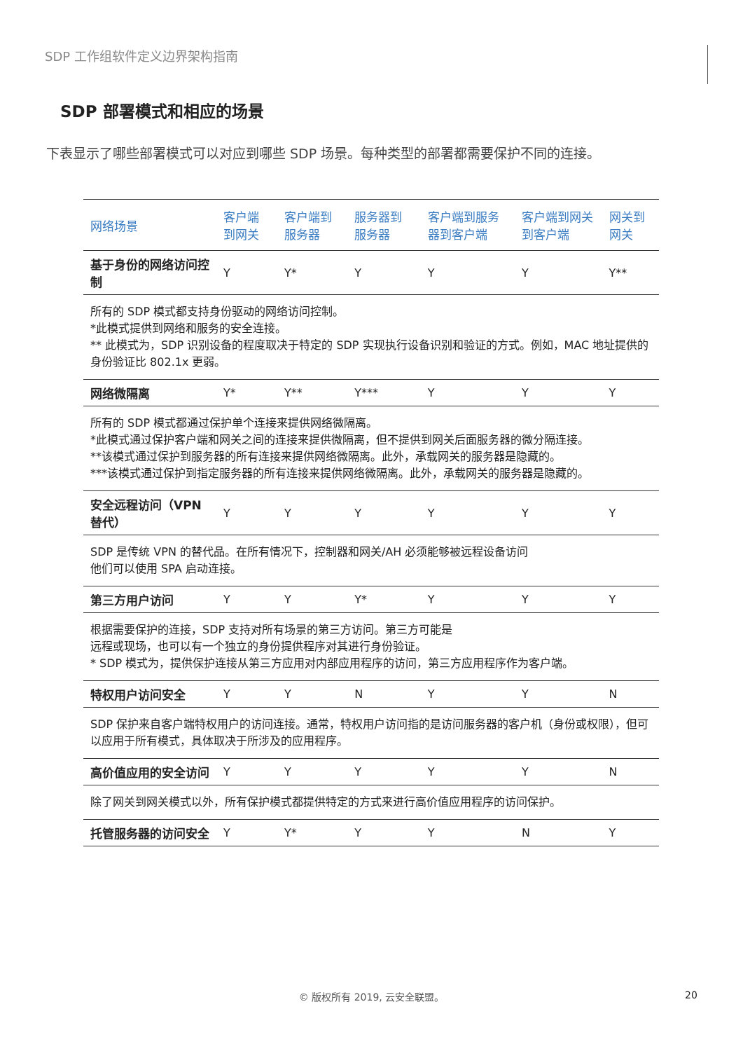SDP 工作组软件定义边界架构指南
SDP 部署模式和相应的场景
下表显示了哪些部署模式可以对应到哪些 SDP 场景。每种类型的部署都需要保护不同的连接。
| 网络场景 | 客户端到网关 | 客户端到服务器 | 服务器到服务器 | 客户端到服务器到客户端 | 客户端到网关到客户端 | 网关到网关 |
| --- | --- | --- | --- | --- | --- | --- |
| 基于身份的网络访问控制 | Y | Y* | Y | Y | Y | Y** |
| 所有的 SDP 模式都支持身份驱动的网络访问控制。 *此模式提供到网络和服务的安全连接。 ** 此模式为，SDP 识别设备的程度取决于特定的 SDP 实现执行设备识别和验证的方式。例如，MAC 地址提供的身份验证比 802.1x 更弱。 | | | | | | |
| 网络微隔离 | Y* | Y** | Y*** | Y | Y | Y |
| 所有的 SDP 模式都通过保护单个连接来提供网络微隔离。 *此模式通过保护客户端和网关之间的连接来提供微隔离，但不提供到网关后面服务器的微分隔连接。 **该模式通过保护到服务器的所有连接来提供网络微隔离。此外，承载网关的服务器是隐藏的。 ***该模式通过保护到指定服务器的所有连接来提供网络微隔离。此外，承载网关的服务器是隐藏的。 | | | | | | |
| 安全远程访问（VPN 替代） | Y | Y | Y | Y | Y | Y |
| SDP 是传统 VPN 的替代品。在所有情况下，控制器和网关/AH 必须能够被远程设备访问 他们可以使用 SPA 启动连接。 | | | | | | |
| 第三方用户访问 | Y | Y | Y* | Y | Y | Y |
| 根据需要保护的连接，SDP 支持对所有场景的第三方访问。第三方可能是 远程或现场，也可以有一个独立的身份提供程序对其进行身份验证。 * SDP 模式为，提供保护连接从第三方应用对内部应用程序的访问，第三方应用程序作为客户端。 | | | | | | |
| 特权用户访问安全 | Y | Y | N | Y | Y | N |
| SDP 保护来自客户端特权用户的访问连接。通常，特权用户访问指的是访问服务器的客户机（身份或权限），但可以应用于所有模式，具体取决于所涉及的应用程序。 | | | | | | |
| 高价值应用的安全访问 | Y | Y | Y | Y | Y | N |
| 除了网关到网关模式以外，所有保护模式都提供特定的方式来进行高价值应用程序的访问保护。 | | | | | | |
| 托管服务器的访问安全 | Y | Y* | Y | Y | N | Y |
© 版权所有 2019, 云安全联盟。 20